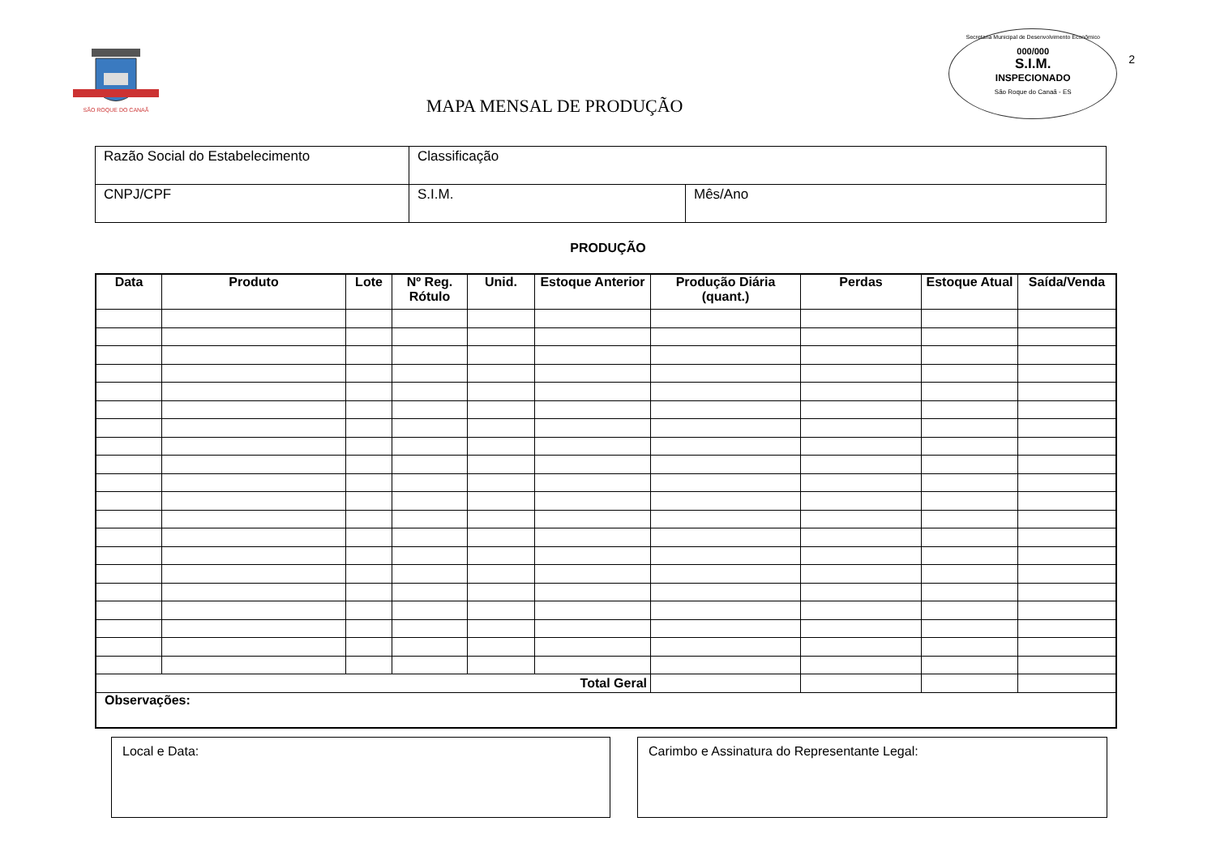SÃO ROQUE DO CANAÃ
MAPA MENSAL DE PRODUÇÃO
Secretaria Municipal de Desenvolvimento Econômico
000/000
S.I.M.
INSPECIONADO
São Roque do Canaã - ES
2
| Razão Social do Estabelecimento | Classificação | |
| CNPJ/CPF | S.I.M. | Mês/Ano |
PRODUÇÃO
| Data | Produto | Lote | Nº Reg. Rótulo | Unid. | Estoque Anterior | Produção Diária (quant.) | Perdas | Estoque Atual | Saída/Venda |
| --- | --- | --- | --- | --- | --- | --- | --- | --- | --- |
| Total Geral | | | | | | | | | |
| Observações: | | | | | | | | | |
Local e Data: Carimbo e Assinatura do Representante Legal: